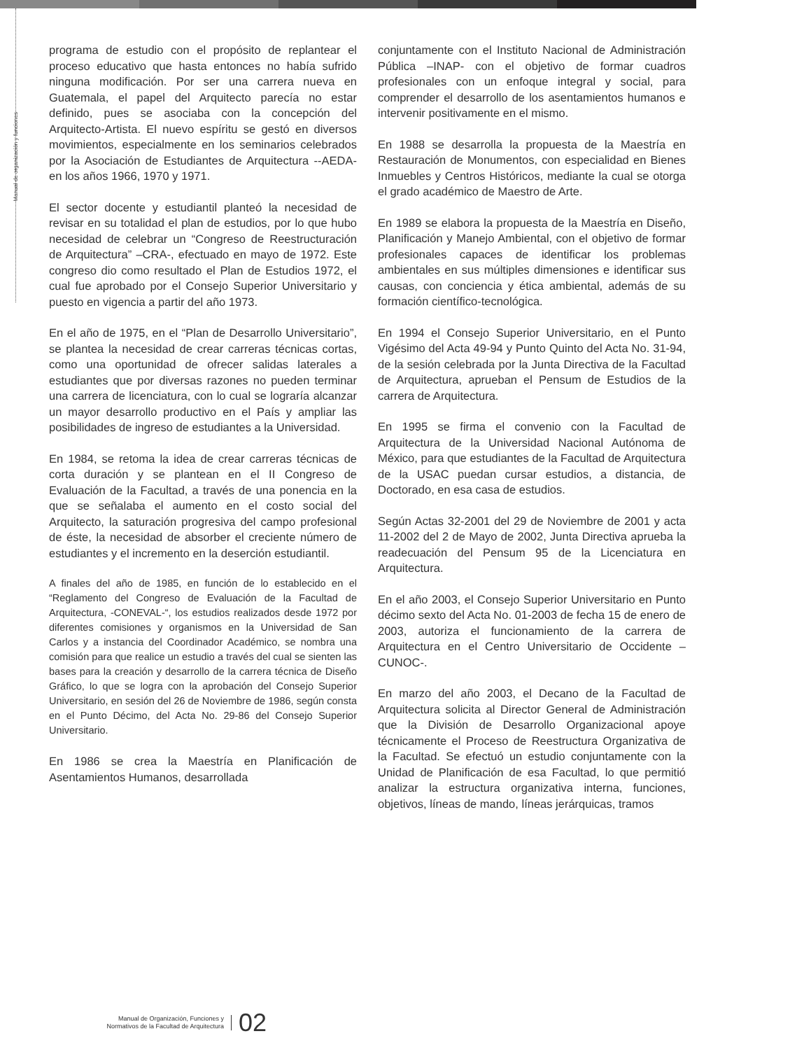Manual de organización y funciones
programa de estudio con el propósito de replantear el proceso educativo que hasta entonces no había sufrido ninguna modificación. Por ser una carrera nueva en Guatemala, el papel del Arquitecto parecía no estar definido, pues se asociaba con la concepción del Arquitecto-Artista. El nuevo espíritu se gestó en diversos movimientos, especialmente en los seminarios celebrados por la Asociación de Estudiantes de Arquitectura --AEDA- en los años 1966, 1970 y 1971.
El sector docente y estudiantil planteó la necesidad de revisar en su totalidad el plan de estudios, por lo que hubo necesidad de celebrar un “Congreso de Reestructuración de Arquitectura” –CRA-, efectuado en mayo de 1972. Este congreso dio como resultado el Plan de Estudios 1972, el cual fue aprobado por el Consejo Superior Universitario y puesto en vigencia a partir del año 1973.
En el año de 1975, en el “Plan de Desarrollo Universitario”, se plantea la necesidad de crear carreras técnicas cortas, como una oportunidad de ofrecer salidas laterales a estudiantes que por diversas razones no pueden terminar una carrera de licenciatura, con lo cual se lograría alcanzar un mayor desarrollo productivo en el País y ampliar las posibilidades de ingreso de estudiantes a la Universidad.
En 1984, se retoma la idea de crear carreras técnicas de corta duración y se plantean en el II Congreso de Evaluación de la Facultad, a través de una ponencia en la que se señalaba el aumento en el costo social del Arquitecto, la saturación progresiva del campo profesional de éste, la necesidad de absorber el creciente número de estudiantes y el incremento en la deserción estudiantil.
A finales del año de 1985, en función de lo establecido en el “Reglamento del Congreso de Evaluación de la Facultad de Arquitectura, -CONEVAL-“, los estudios realizados desde 1972 por diferentes comisiones y organismos en la Universidad de San Carlos y a instancia del Coordinador Académico, se nombra una comisión para que realice un estudio a través del cual se sienten las bases para la creación y desarrollo de la carrera técnica de Diseño Gráfico, lo que se logra con la aprobación del Consejo Superior Universitario, en sesión del 26 de Noviembre de 1986, según consta en el Punto Décimo, del Acta No. 29-86 del Consejo Superior Universitario.
En 1986 se crea la Maestría en Planificación de Asentamientos Humanos, desarrollada
conjuntamente con el Instituto Nacional de Administración Pública –INAP- con el objetivo de formar cuadros profesionales con un enfoque integral y social, para comprender el desarrollo de los asentamientos humanos e intervenir positivamente en el mismo.
En 1988 se desarrolla la propuesta de la Maestría en Restauración de Monumentos, con especialidad en Bienes Inmuebles y Centros Históricos, mediante la cual se otorga el grado académico de Maestro de Arte.
En 1989 se elabora la propuesta de la Maestría en Diseño, Planificación y Manejo Ambiental, con el objetivo de formar profesionales capaces de identificar los problemas ambientales en sus múltiples dimensiones e identificar sus causas, con conciencia y ética ambiental, además de su formación científico-tecnológica.
En 1994 el Consejo Superior Universitario, en el Punto Vigésimo del Acta 49-94 y Punto Quinto del Acta No. 31-94, de la sesión celebrada por la Junta Directiva de la Facultad de Arquitectura, aprueban el Pensum de Estudios de la carrera de Arquitectura.
En 1995 se firma el convenio con la Facultad de Arquitectura de la Universidad Nacional Autónoma de México, para que estudiantes de la Facultad de Arquitectura de la USAC puedan cursar estudios, a distancia, de Doctorado, en esa casa de estudios.
Según Actas 32-2001 del 29 de Noviembre de 2001 y acta 11-2002 del 2 de Mayo de 2002, Junta Directiva aprueba la readecuación del Pensum 95 de la Licenciatura en Arquitectura.
En el año 2003, el Consejo Superior Universitario en Punto décimo sexto del Acta No. 01-2003 de fecha 15 de enero de 2003, autoriza el funcionamiento de la carrera de Arquitectura en el Centro Universitario de Occidente –CUNOC-.
En marzo del año 2003, el Decano de la Facultad de Arquitectura solicita al Director General de Administración que la División de Desarrollo Organizacional apoye técnicamente el Proceso de Reestructura Organizativa de la Facultad. Se efectuó un estudio conjuntamente con la Unidad de Planificación de esa Facultad, lo que permitió analizar la estructura organizativa interna, funciones, objetivos, líneas de mando, líneas jerárquicas, tramos
Manual de Organización, Funciones y
Normativos de la Facultad de Arquitectura
02